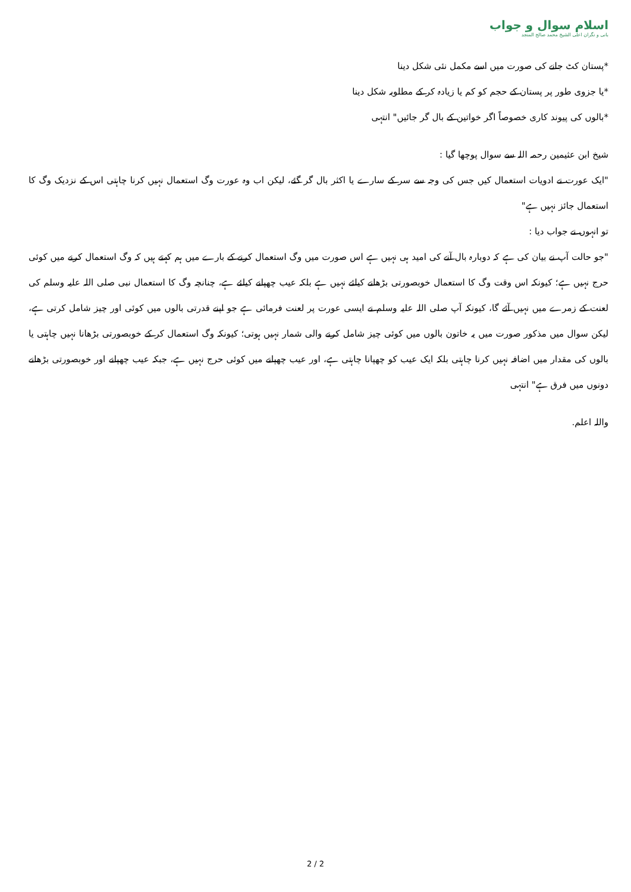اسلام سوال و جواب
بانی و نگران اعلی الشیخ محمد صالح المنجد
*پستان کٹ جانے کی صورت میں اسے مکمل نئی شکل دینا
*یا جزوی طور پر پستان کے حجم کو کم یا زیادہ کر کے مطلوبہ شکل دینا
*بالوں کی پیوند کاری خصوصاً اگر خواتین کے بال گر جائیں" انتہی
شیخ ابن عثیمین رحمہ اللہ سے سوال پوچھا گیا :
"ایک عورت نے ادویات استعمال کیں جس کی وجہ سے سر کے سارے یا اکثر بال گر گئے، لیکن اب وہ عورت وگ استعمال نہیں کرنا چاہتی اس کے نزدیک وگ کا استعمال جائز نہیں ہے"
تو انہوں نے جواب دیا :
"جو حالت آپ نے بیان کی ہے کہ دوبارہ بال آنے کی امید ہی نہیں ہے اس صورت میں وگ استعمال کرنے کے بارے میں ہم کہتے ہیں کہ وگ استعمال کرنے میں کوئی حرج نہیں ہے؛ کیونکہ اس وقت وگ کا استعمال خوبصورتی بڑھانے کیلئے نہیں ہے بلکہ عیب چھپانے کیلئے ہے، چنانچہ وگ کا استعمال نبی صلی اللہ علیہ وسلم کی لعنت کے زمرے میں نہیں آئے گا، کیونکہ آپ صلی اللہ علیہ وسلم نے ایسی عورت پر لعنت فرمائی ہے جو اپنے قدرتی بالوں میں کوئی اور چیز شامل کرتی ہے، لیکن سوال میں مذکور صورت میں یہ خاتون بالوں میں کوئی چیز شامل کرنے والی شمار نہیں ہوتی؛ کیونکہ وگ استعمال کر کے خوبصورتی بڑھانا نہیں چاہتی یا بالوں کی مقدار میں اضافہ نہیں کرنا چاہتی بلکہ ایک عیب کو چھپانا چاہتی ہے، اور عیب چھپانے میں کوئی حرج نہیں ہے، جبکہ عیب چھپانے اور خوبصورتی بڑھانے دونوں میں فرق ہے" انتہی
واللہ اعلم.
2 / 2